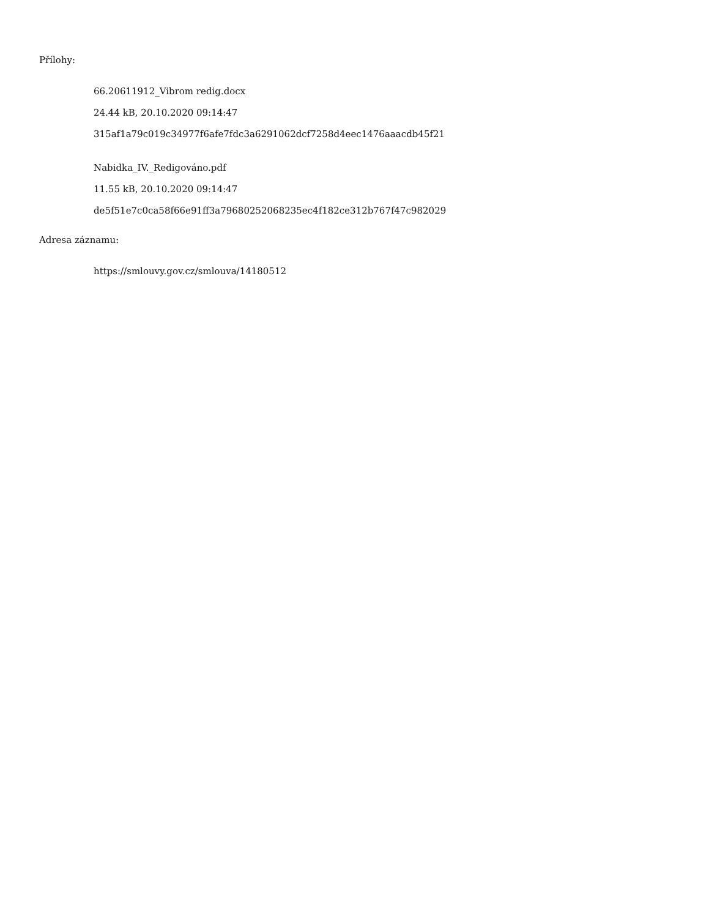Přílohy:
66.20611912_Vibrom redig.docx
24.44 kB, 20.10.2020 09:14:47
315af1a79c019c34977f6afe7fdc3a6291062dcf7258d4eec1476aaacdb45f21
Nabidka_IV._Redigováno.pdf
11.55 kB, 20.10.2020 09:14:47
de5f51e7c0ca58f66e91ff3a79680252068235ec4f182ce312b767f47c982029
Adresa záznamu:
https://smlouvy.gov.cz/smlouva/14180512